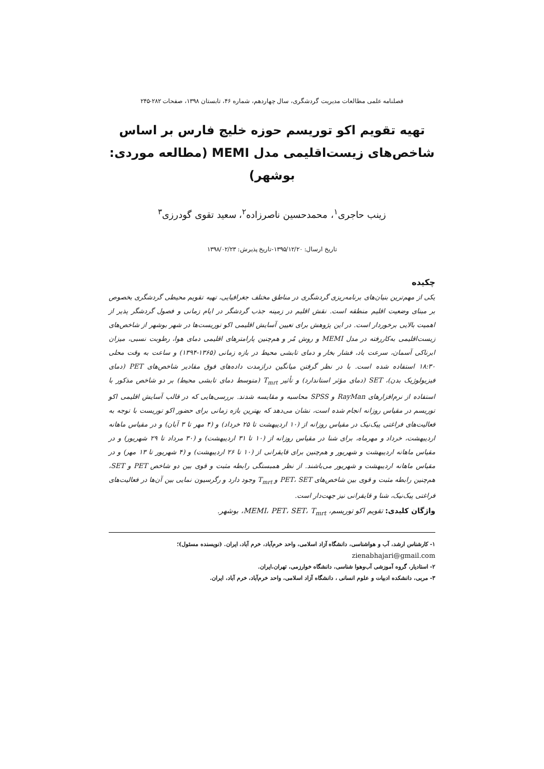فصلنامه علمی مطالعات مدیریت گردشگری، سال چهاردهم، شماره ۴۶، تابستان ۱۳۹۸، صفحات ۲۸۲-۲۴۵
تهیه تقویم اکو توریسم حوزه خلیج فارس بر اساس شاخص‌های زیست‌اقلیمی مدل MEMI (مطالعه موردی: بوشهر)
زینب حاجری<sup>۱</sup>، محمدحسین ناصرزاده<sup>۲</sup>، سعید تقوی گودرزی<sup>۳</sup>
تاریخ ارسال: ۱۳۹۵/۱۲/۲۰-تاریخ پذیرش: ۱۳۹۸/۰۲/۲۳
چکیده
یکی از مهم‌ترین بنیان‌های برنامه‌ریزی گردشگری در مناطق مختلف جغرافیایی، تهیه تقویم محیطی گردشگری بخصوص بر مبنای وضعیت اقلیم منطقه است. نقش اقلیم در زمینه جذب گردشگر در ایام زمانی و فصول گردشگر پذیر از اهمیت بالایی برخوردار است. در این پژوهش برای تعیین آسایش اقلیمی اکو توریست‌ها در شهر بوشهر از شاخص‌های زیست‌اقلیمی به‌کاررفته در مدل MEMI و روش مُر و هم‌چنین پارامترهای اقلیمی دمای هوا، رطوبت نسبی، میزان ابرناکی آسمان، سرعت باد، فشار بخار و دمای تابشی محیط در بازه زمانی (۱۳۶۵-۱۳۹۴) و ساعت به وقت محلی ۱۸:۳۰ استفاده شده است. با در نظر گرفتن میانگین درازمدت داده‌های فوق مقادیر شاخص‌های PET (دمای فیزیولوژیک بدن)، SET (دمای مؤثر استاندارد) و تأثیر T<sub>mrt</sub> (متوسط دمای تابشی محیط) بر دو شاخص مذکور با استفاده از نرم‌افزارهای RayMan و SPSS محاسبه و مقایسه شدند. بررسی‌هایی که در قالب آسایش اقلیمی اکو توریسم در مقیاس روزانه انجام شده است، نشان می‌دهد که بهترین بازه زمانی برای حضور اکو توریست با توجه به فعالیت‌های فراغتی پیک‌نیک در مقیاس روزانه از (۱۰ اردیبهشت تا ۲۵ خرداد) و (۴ مهر تا ۳ آبان) و در مقیاس ماهانه اردیبهشت، خرداد و مهرماه، برای شنا در مقیاس روزانه از (۱۰ تا ۳۱ اردیبهشت) و (۳۰ مرداد تا ۲۹ شهریور) و در مقیاس ماهانه اردیبهشت و شهریور و هم‌چنین برای قایقرانی از (۱۰ تا ۲۶ اردیبهشت) و (۴ شهریور تا ۱۳ مهر) و در مقیاس ماهانه اردیبهشت و شهریور می‌باشند. از نظر همبستگی رابطه مثبت و قوی بین دو شاخص PET و SET، هم‌چنین رابطه مثبت و قوی بین شاخص‌های PET، SET و T<sub>mrt</sub> وجود دارد و رگرسیون نمایی بین آن‌ها در فعالیت‌های فراغتی پیک‌نیک، شنا و قایقرانی نیز جهت‌دار است.
واژگان کلیدی: تقویم اکو توریسم، MEMI، PET، SET، T<sub>mrt</sub>، بوشهر.
۱- کارشناس ارشد، آب و هواشناسی، دانشگاه آزاد اسلامی، واحد خرم‌آباد، خرم آباد، ایران. (نویسنده مسئول)؛
zienabhajari@gmail.com
۲- استادیار، گروه آموزشی آب‌وهوا شناسی، دانشگاه خوارزمی، تهران،ایران.
۳- مربی، دانشکده ادبیات و علوم انسانی ، دانشگاه آزاد اسلامی، واحد خرم‌آباد، خرم آباد، ایران.